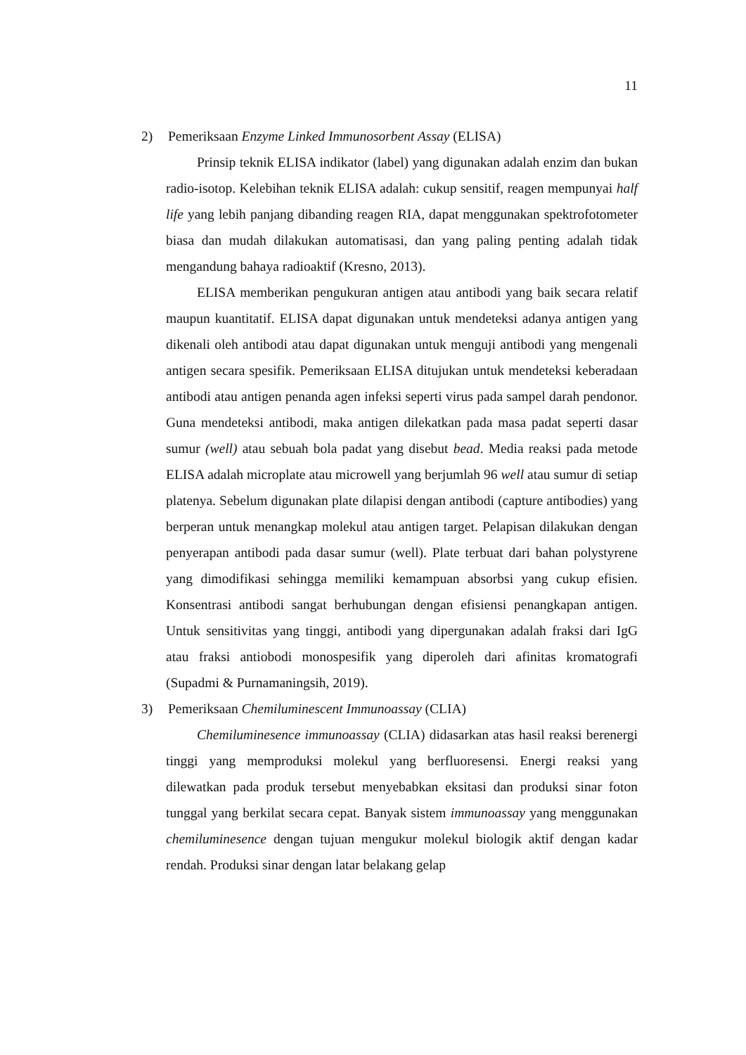11
2) Pemeriksaan Enzyme Linked Immunosorbent Assay (ELISA)
Prinsip teknik ELISA indikator (label) yang digunakan adalah enzim dan bukan radio-isotop. Kelebihan teknik ELISA adalah: cukup sensitif, reagen mempunyai half life yang lebih panjang dibanding reagen RIA, dapat menggunakan spektrofotometer biasa dan mudah dilakukan automatisasi, dan yang paling penting adalah tidak mengandung bahaya radioaktif (Kresno, 2013).
ELISA memberikan pengukuran antigen atau antibodi yang baik secara relatif maupun kuantitatif. ELISA dapat digunakan untuk mendeteksi adanya antigen yang dikenali oleh antibodi atau dapat digunakan untuk menguji antibodi yang mengenali antigen secara spesifik. Pemeriksaan ELISA ditujukan untuk mendeteksi keberadaan antibodi atau antigen penanda agen infeksi seperti virus pada sampel darah pendonor. Guna mendeteksi antibodi, maka antigen dilekatkan pada masa padat seperti dasar sumur (well) atau sebuah bola padat yang disebut bead. Media reaksi pada metode ELISA adalah microplate atau microwell yang berjumlah 96 well atau sumur di setiap platenya. Sebelum digunakan plate dilapisi dengan antibodi (capture antibodies) yang berperan untuk menangkap molekul atau antigen target. Pelapisan dilakukan dengan penyerapan antibodi pada dasar sumur (well). Plate terbuat dari bahan polystyrene yang dimodifikasi sehingga memiliki kemampuan absorbsi yang cukup efisien. Konsentrasi antibodi sangat berhubungan dengan efisiensi penangkapan antigen. Untuk sensitivitas yang tinggi, antibodi yang dipergunakan adalah fraksi dari IgG atau fraksi antiobodi monospesifik yang diperoleh dari afinitas kromatografi (Supadmi & Purnamaningsih, 2019).
3) Pemeriksaan Chemiluminescent Immunoassay (CLIA)
Chemiluminesence immunoassay (CLIA) didasarkan atas hasil reaksi berenergi tinggi yang memproduksi molekul yang berfluoresensi. Energi reaksi yang dilewatkan pada produk tersebut menyebabkan eksitasi dan produksi sinar foton tunggal yang berkilat secara cepat. Banyak sistem immunoassay yang menggunakan chemiluminesence dengan tujuan mengukur molekul biologik aktif dengan kadar rendah. Produksi sinar dengan latar belakang gelap